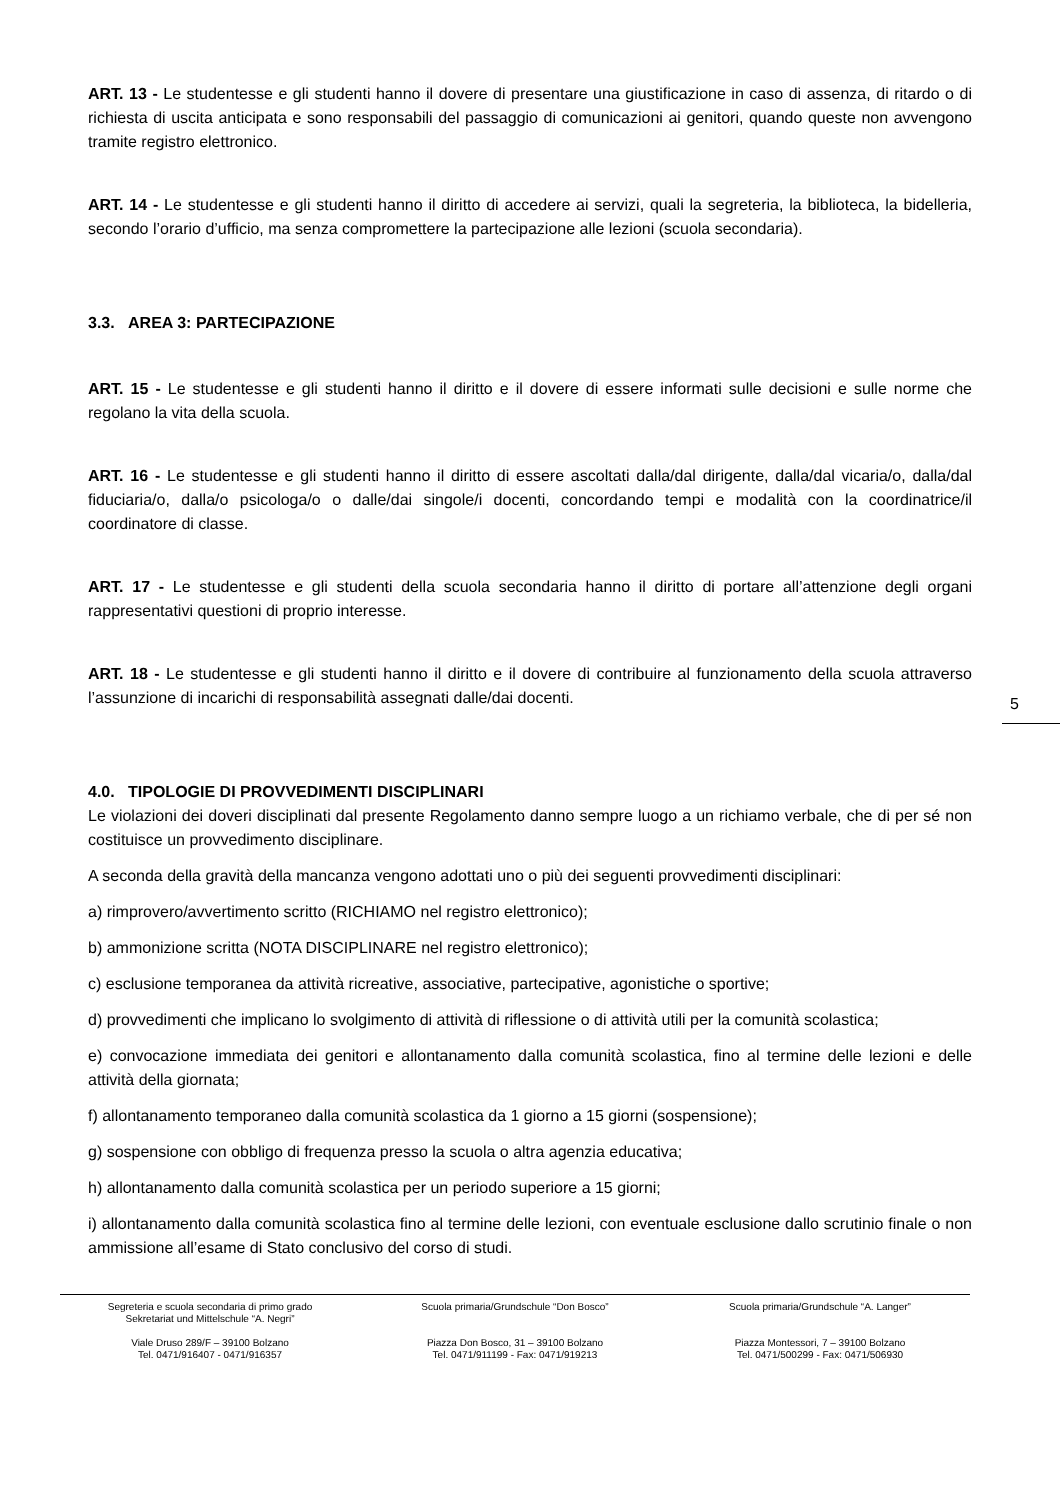ART. 13 - Le studentesse e gli studenti hanno il dovere di presentare una giustificazione in caso di assenza, di ritardo o di richiesta di uscita anticipata e sono responsabili del passaggio di comunicazioni ai genitori, quando queste non avvengono tramite registro elettronico.
ART. 14 - Le studentesse e gli studenti hanno il diritto di accedere ai servizi, quali la segreteria, la biblioteca, la bidelleria, secondo l’orario d’ufficio, ma senza compromettere la partecipazione alle lezioni (scuola secondaria).
3.3. AREA 3: PARTECIPAZIONE
ART. 15 - Le studentesse e gli studenti hanno il diritto e il dovere di essere informati sulle decisioni e sulle norme che regolano la vita della scuola.
ART. 16 - Le studentesse e gli studenti hanno il diritto di essere ascoltati dalla/dal dirigente, dalla/dal vicaria/o, dalla/dal fiduciaria/o, dalla/o psicologa/o o dalle/dai singole/i docenti, concordando tempi e modalità con la coordinatrice/il coordinatore di classe.
ART. 17 - Le studentesse e gli studenti della scuola secondaria hanno il diritto di portare all’attenzione degli organi rappresentativi questioni di proprio interesse.
ART. 18 - Le studentesse e gli studenti hanno il diritto e il dovere di contribuire al funzionamento della scuola attraverso l’assunzione di incarichi di responsabilità assegnati dalle/dai docenti.
4.0. TIPOLOGIE DI PROVVEDIMENTI DISCIPLINARI
Le violazioni dei doveri disciplinati dal presente Regolamento danno sempre luogo a un richiamo verbale, che di per sé non costituisce un provvedimento disciplinare.
A seconda della gravità della mancanza vengono adottati uno o più dei seguenti provvedimenti disciplinari:
a) rimprovero/avvertimento scritto (RICHIAMO nel registro elettronico);
b) ammonizione scritta (NOTA DISCIPLINARE nel registro elettronico);
c) esclusione temporanea da attività ricreative, associative, partecipative, agonistiche o sportive;
d) provvedimenti che implicano lo svolgimento di attività di riflessione o di attività utili per la comunità scolastica;
e) convocazione immediata dei genitori e allontanamento dalla comunità scolastica, fino al termine delle lezioni e delle attività della giornata;
f) allontanamento temporaneo dalla comunità scolastica da 1 giorno a 15 giorni (sospensione);
g) sospensione con obbligo di frequenza presso la scuola o altra agenzia educativa;
h) allontanamento dalla comunità scolastica per un periodo superiore a 15 giorni;
i) allontanamento dalla comunità scolastica fino al termine delle lezioni, con eventuale esclusione dallo scrutinio finale o non ammissione all’esame di Stato conclusivo del corso di studi.
5
Segreteria e scuola secondaria di primo grado
Sekretariat und Mittelschule “A. Negri”
Viale Druso 289/F – 39100 Bolzano
Tel. 0471/916407 - 0471/916357
Scuola primaria/Grundschule “Don Bosco”
Piazza Don Bosco, 31 – 39100 Bolzano
Tel. 0471/911199 - Fax: 0471/919213
Scuola primaria/Grundschule “A. Langer”
Piazza Montessori, 7 – 39100 Bolzano
Tel. 0471/500299 - Fax: 0471/506930